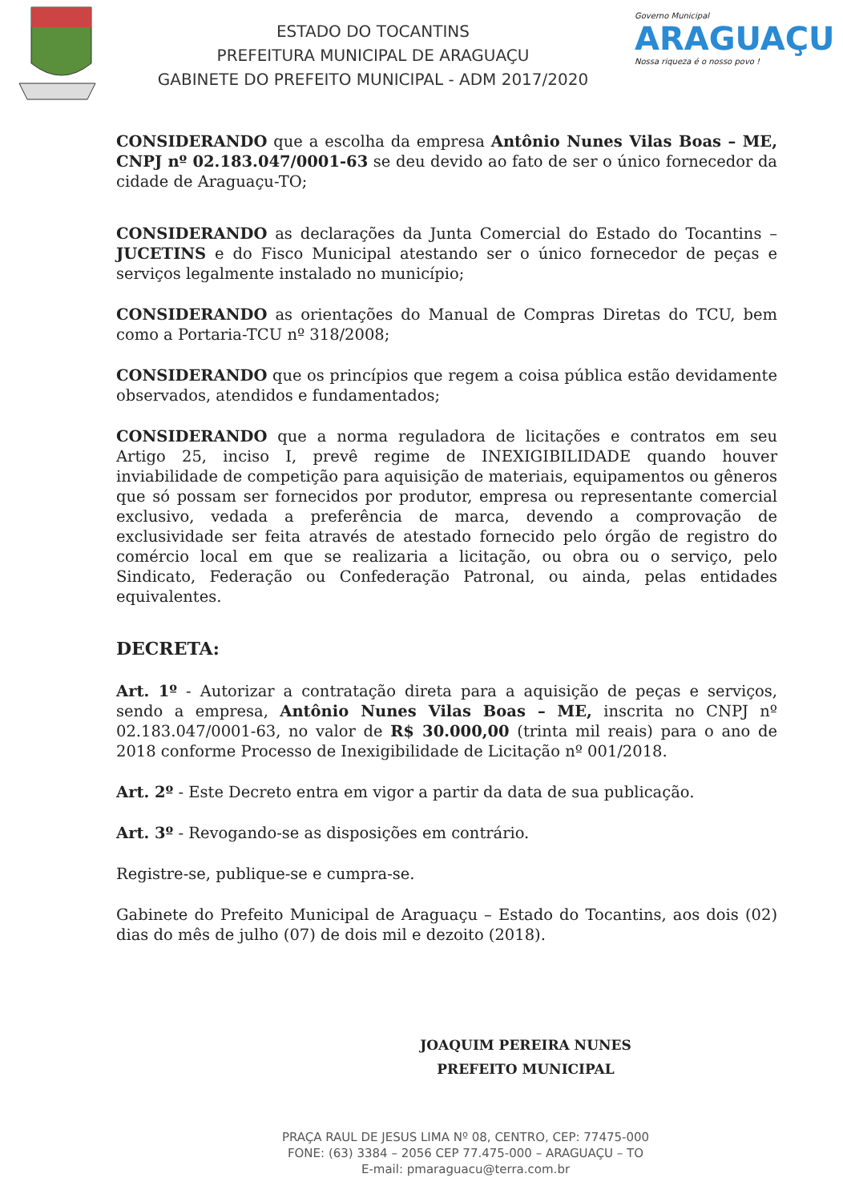ESTADO DO TOCANTINS
PREFEITURA MUNICIPAL DE ARAGUAÇU
GABINETE DO PREFEITO MUNICIPAL - ADM 2017/2020
Governo Municipal
ARAGUAÇU
Nossa riqueza é o nosso povo !
CONSIDERANDO que a escolha da empresa Antônio Nunes Vilas Boas – ME, CNPJ nº 02.183.047/0001-63 se deu devido ao fato de ser o único fornecedor da cidade de Araguaçu-TO;
CONSIDERANDO as declarações da Junta Comercial do Estado do Tocantins – JUCETINS e do Fisco Municipal atestando ser o único fornecedor de peças e serviços legalmente instalado no município;
CONSIDERANDO as orientações do Manual de Compras Diretas do TCU, bem como a Portaria-TCU nº 318/2008;
CONSIDERANDO que os princípios que regem a coisa pública estão devidamente observados, atendidos e fundamentados;
CONSIDERANDO que a norma reguladora de licitações e contratos em seu Artigo 25, inciso I, prevê regime de INEXIGIBILIDADE quando houver inviabilidade de competição para aquisição de materiais, equipamentos ou gêneros que só possam ser fornecidos por produtor, empresa ou representante comercial exclusivo, vedada a preferência de marca, devendo a comprovação de exclusividade ser feita através de atestado fornecido pelo órgão de registro do comércio local em que se realizaria a licitação, ou obra ou o serviço, pelo Sindicato, Federação ou Confederação Patronal, ou ainda, pelas entidades equivalentes.
DECRETA:
Art. 1º - Autorizar a contratação direta para a aquisição de peças e serviços, sendo a empresa, Antônio Nunes Vilas Boas – ME, inscrita no CNPJ nº 02.183.047/0001-63, no valor de R$ 30.000,00 (trinta mil reais) para o ano de 2018 conforme Processo de Inexigibilidade de Licitação nº 001/2018.
Art. 2º - Este Decreto entra em vigor a partir da data de sua publicação.
Art. 3º - Revogando-se as disposições em contrário.
Registre-se, publique-se e cumpra-se.
Gabinete do Prefeito Municipal de Araguaçu – Estado do Tocantins, aos dois (02) dias do mês de julho (07) de dois mil e dezoito (2018).
JOAQUIM PEREIRA NUNES
PREFEITO MUNICIPAL
PRAÇA RAUL DE JESUS LIMA Nº 08, CENTRO, CEP: 77475-000
FONE: (63) 3384 – 2056 CEP 77.475-000 – ARAGUAÇU – TO
E-mail: pmaraguacu@terra.com.br